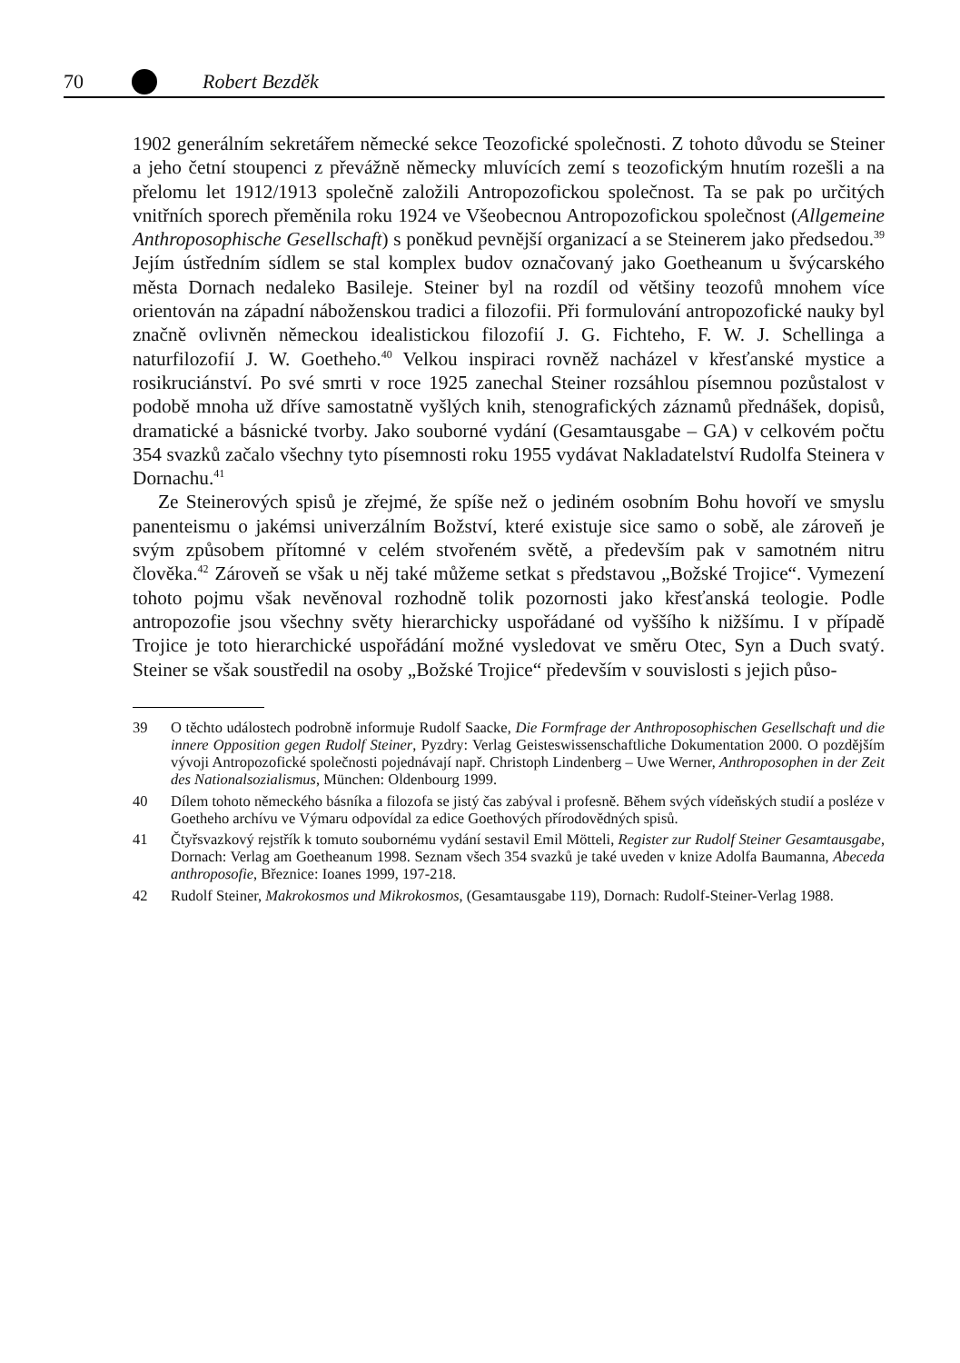70 Robert Bezděk
1902 generálním sekretářem německé sekce Teozofické společnosti. Z tohoto důvodu se Steiner a jeho četní stoupenci z převážně německy mluvících zemí s teozofickým hnutím rozešli a na přelomu let 1912/1913 společně založili Antropozofickou společnost. Ta se pak po určitých vnitřních sporech přeměnila roku 1924 ve Všeobecnou Antropozofickou společnost (Allgemeine Anthroposophische Gesellschaft) s poněkud pevnější organizací a se Steinerem jako předsedou.<sup>39</sup> Jejím ústředním sídlem se stal komplex budov označovaný jako Goetheanum u švýcarského města Dornach nedaleko Basileje. Steiner byl na rozdíl od většiny teozofů mnohem více orientován na západní náboženskou tradici a filozofii. Při formulování antropozofické nauky byl značně ovlivněn německou idealistickou filozofií J. G. Fichteho, F. W. J. Schellinga a naturfilozofií J. W. Goetheho.<sup>40</sup> Velkou inspiraci rovněž nacházel v křesťanské mystice a rosikruciánství. Po své smrti v roce 1925 zanechal Steiner rozsáhlou písemnou pozůstalost v podobě mnoha už dříve samostatně vyšlých knih, stenografických záznamů přednášek, dopisů, dramatické a básnické tvorby. Jako souborné vydání (Gesamtausgabe – GA) v celkovém počtu 354 svazků začalo všechny tyto písemnosti roku 1955 vydávat Nakladatelství Rudolfa Steinera v Dornachu.<sup>41</sup>
Ze Steinerových spisů je zřejmé, že spíše než o jediném osobním Bohu hovoří ve smyslu panenteismu o jakémsi univerzálním Božství, které existuje sice samo o sobě, ale zároveň je svým způsobem přítomné v celém stvořeném světě, a především pak v samotném nitru člověka.<sup>42</sup> Zároveň se však u něj také můžeme setkat s představou „Božské Trojice“. Vymezení tohoto pojmu však nevěnoval rozhodně tolik pozornosti jako křesťanská teologie. Podle antropozofie jsou všechny světy hierarchicky uspořádané od vyššího k nižšímu. I v případě Trojice je toto hierarchické uspořádání možné vysledovat ve směru Otec, Syn a Duch svatý. Steiner se však soustředil na osoby „Božské Trojice“ především v souvislosti s jejich půso-
39 O těchto událostech podrobně informuje Rudolf Saacke, Die Formfrage der Anthroposophischen Gesellschaft und die innere Opposition gegen Rudolf Steiner, Pyzdry: Verlag Geisteswissenschaftliche Dokumentation 2000. O pozdějším vývoji Antropozofické společnosti pojednávají např. Christoph Lindenberg – Uwe Werner, Anthroposophen in der Zeit des Nationalsozialismus, München: Oldenbourg 1999.
40 Dílem tohoto německého básníka a filozofa se jistý čas zabýval i profesně. Během svých vídeňských studií a posléze v Goetheho archívu ve Výmaru odpovídal za edice Goethových přírodovědných spisů.
41 Čtyřsvazkový rejstřík k tomuto soubornému vydání sestavil Emil Mötteli, Register zur Rudolf Steiner Gesamtausgabe, Dornach: Verlag am Goetheanum 1998. Seznam všech 354 svazků je také uveden v knize Adolfa Baumanna, Abeceda anthroposofie, Březnice: Ioanes 1999, 197-218.
42 Rudolf Steiner, Makrokosmos und Mikrokosmos, (Gesamtausgabe 119), Dornach: Rudolf-Steiner-Verlag 1988.